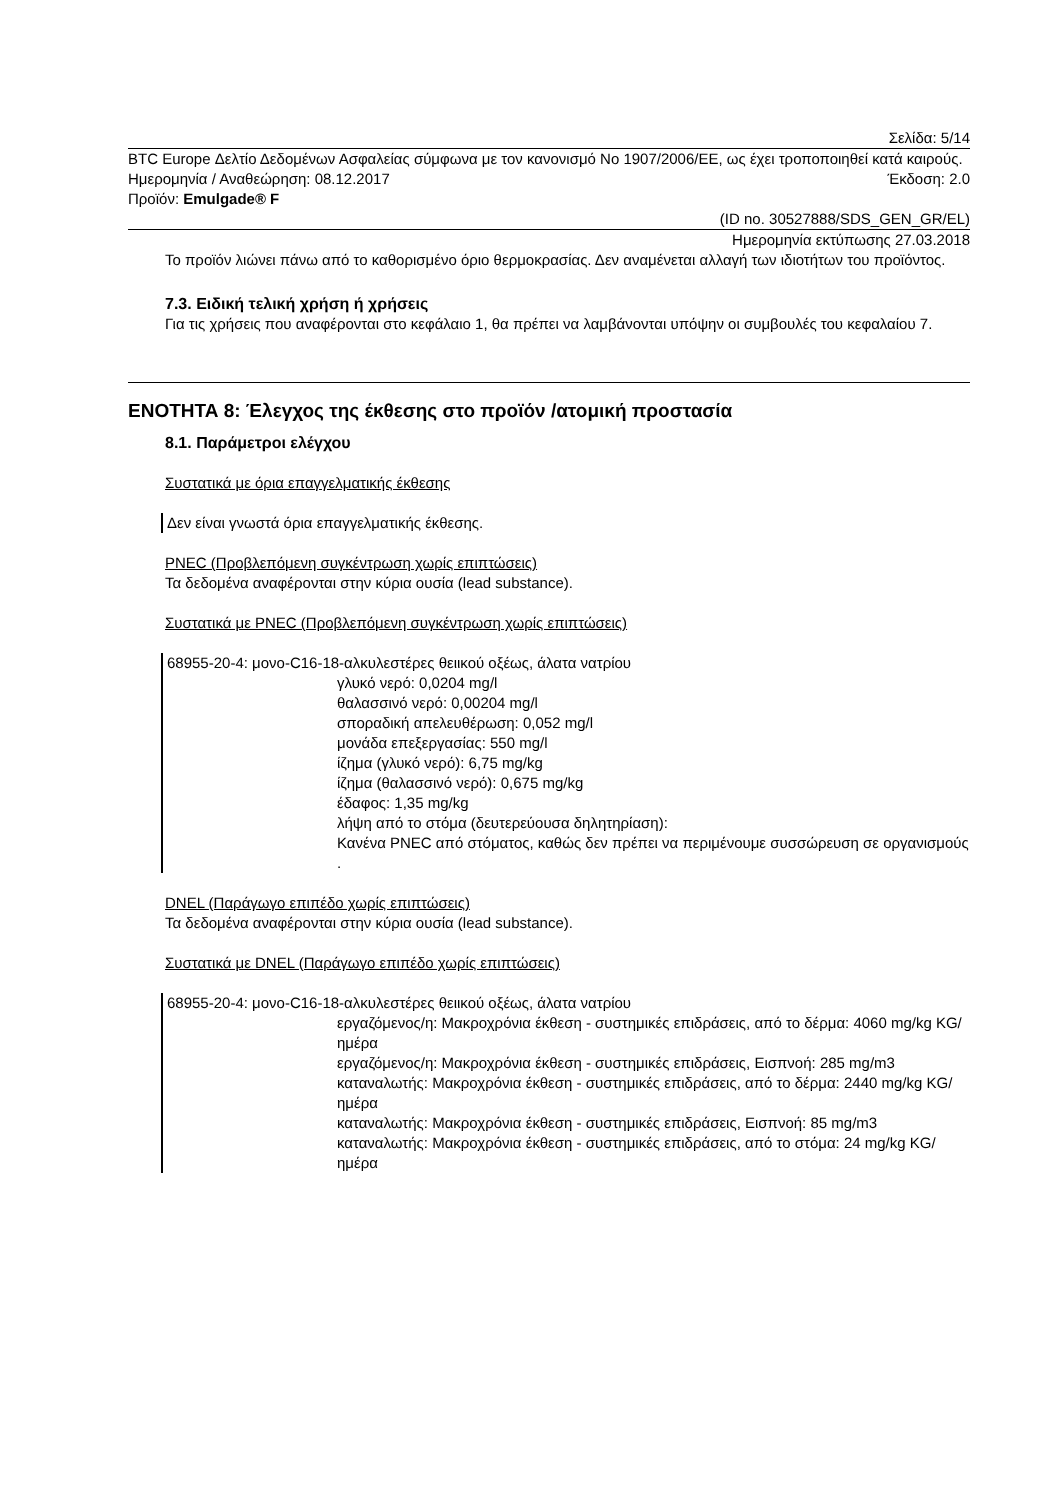Σελίδα: 5/14
BTC Europe Δελτίο Δεδομένων Ασφαλείας σύμφωνα με τον κανονισμό No 1907/2006/ΕΕ, ως έχει τροποποιηθεί κατά καιρούς.
Ημερομηνία / Αναθεώρηση: 08.12.2017 Έκδοση: 2.0
Προϊόν: Emulgade® F
(ID no. 30527888/SDS_GEN_GR/EL)
Ημερομηνία εκτύπωσης 27.03.2018
Το προϊόν λιώνει πάνω από το καθορισμένο όριο θερμοκρασίας. Δεν αναμένεται αλλαγή των ιδιοτήτων του προϊόντος.
7.3. Ειδική τελική χρήση ή χρήσεις
Για τις χρήσεις που αναφέρονται στο κεφάλαιο 1, θα πρέπει να λαμβάνονται υπόψην οι συμβουλές του κεφαλαίου 7.
ΕΝΟΤΗΤΑ 8: Έλεγχος της έκθεσης στο προϊόν /ατομική προστασία
8.1. Παράμετροι ελέγχου
Συστατικά με όρια επαγγελματικής έκθεσης
Δεν είναι γνωστά όρια επαγγελματικής έκθεσης.
PNEC (Προβλεπόμενη συγκέντρωση χωρίς επιπτώσεις)
Τα δεδομένα αναφέρονται στην κύρια ουσία (lead substance).
Συστατικά με PNEC (Προβλεπόμενη συγκέντρωση χωρίς επιπτώσεις)
68955-20-4: μονο-C16-18-αλκυλεστέρες θειικού οξέως, άλατα νατρίου
γλυκό νερό: 0,0204 mg/l
θαλασσινό νερό: 0,00204 mg/l
σποραδική απελευθέρωση: 0,052 mg/l
μονάδα επεξεργασίας: 550 mg/l
ίζημα (γλυκό νερό): 6,75 mg/kg
ίζημα (θαλασσινό νερό): 0,675 mg/kg
έδαφος: 1,35 mg/kg
λήψη από το στόμα (δευτερεύουσα δηλητηρίαση):
Κανένα PNEC από στόματος, καθώς δεν πρέπει να περιμένουμε συσσώρευση σε οργανισμούς .
DNEL (Παράγωγο επιπέδο χωρίς επιπτώσεις)
Τα δεδομένα αναφέρονται στην κύρια ουσία (lead substance).
Συστατικά με DNEL (Παράγωγο επιπέδο χωρίς επιπτώσεις)
68955-20-4: μονο-C16-18-αλκυλεστέρες θειικού οξέως, άλατα νατρίου
εργαζόμενος/η: Μακροχρόνια έκθεση - συστημικές επιδράσεις, από το δέρμα: 4060 mg/kg KG/ημέρα
εργαζόμενος/η: Μακροχρόνια έκθεση - συστημικές επιδράσεις, Εισπνοή: 285 mg/m3
καταναλωτής: Μακροχρόνια έκθεση - συστημικές επιδράσεις, από το δέρμα: 2440 mg/kg KG/ημέρα
καταναλωτής: Μακροχρόνια έκθεση - συστημικές επιδράσεις, Εισπνοή: 85 mg/m3
καταναλωτής: Μακροχρόνια έκθεση - συστημικές επιδράσεις, από το στόμα: 24 mg/kg KG/ημέρα